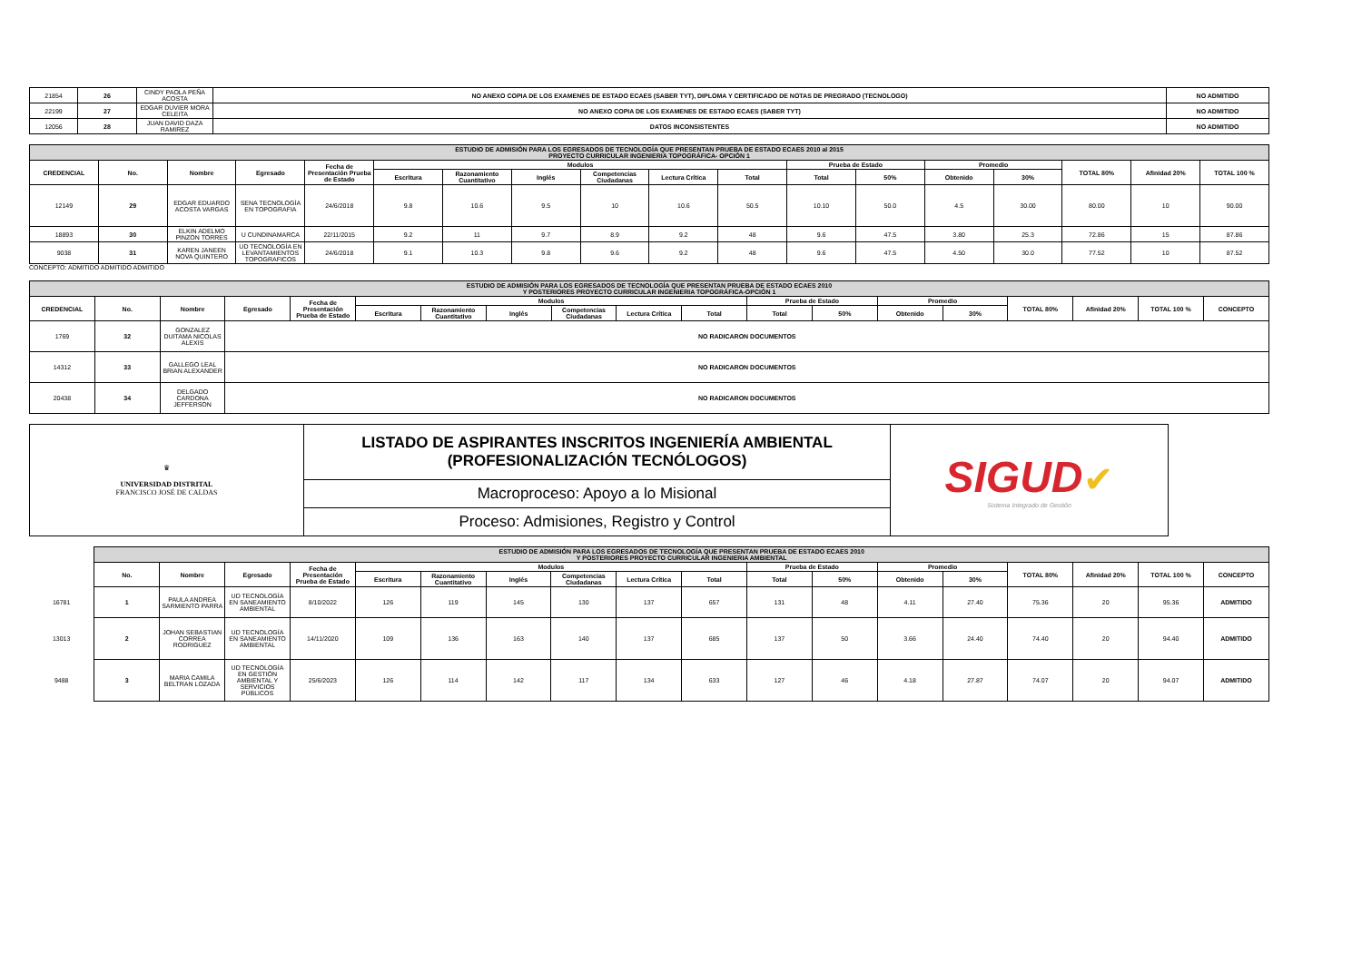| 21854 | 26 | CINDY PAOLA PEÑA ACOSTA | NO ANEXO COPIA DE LOS EXAMENES DE ESTADO ECAES (SABER TYT), DIPLOMA Y CERTIFICADO DE NOTAS DE PREGRADO (TECNOLOGO) | NO ADMITIDO |
| 22199 | 27 | EDGAR DUVIER MORA CELEITA | NO ANEXO COPIA DE LOS EXAMENES DE ESTADO ECAES (SABER TYT) | NO ADMITIDO |
| 12056 | 28 | JUAN DAVID DAZA RAMIREZ | DATOS INCONSISTENTES | NO ADMITIDO |
| ESTUDIO DE ADMISIÓN PARA LOS EGRESADOS DE TECNOLOGÍA QUE PRESENTAN PRUEBA DE ESTADO ECAES 2010 al 2015 PROYECTO CURRICULAR INGENIERIA TOPOGRÁFICA- OPCIÓN 1 | | | | | | | | | | | | | | | | | |
| CREDENCIAL | No. | Nombre | Egresado | Fecha de Presentación Prueba de Estado | Modulos | | | | | | Prueba de Estado | | Promedio | | TOTAL 80% | Afinidad 20% | TOTAL 100 % |
| | | | | | Escritura | Razonamiento Cuantitativo | Inglés | Competencias Ciudadanas | Lectura Crítica | Total | Total | 50% | Obtenido | 30% | | | |
| 12149 | 29 | EDGAR EDUARDO ACOSTA VARGAS | SENA TECNOLOGÍA EN TOPOGRAFIA | 24/6/2018 | 9.8 | 10.6 | 9.5 | 10 | 10.6 | 50.5 | 10.10 | 50.0 | 4.5 | 30.00 | 80.00 | 10 | 90.00 |
| 18893 | 30 | ELKIN ADELMO PINZON TORRES | U CUNDINAMARCA | 22/11/2015 | 9.2 | 11 | 9.7 | 8.9 | 9.2 | 48 | 9.6 | 47.5 | 3.80 | 25.3 | 72.86 | 15 | 87.86 |
| 9038 | 31 | KAREN JANEEN NOVA QUINTERO | UD TECNOLOGÍA EN LEVANTAMIENTOS TOPOGRAFICOS | 24/6/2018 | 9.1 | 10.3 | 9.8 | 9.6 | 9.2 | 48 | 9.6 | 47.5 | 4.50 | 30.0 | 77.52 | 10 | 87.52 |
CONCEPTO: ADMITIDO ADMITIDO ADMITIDO
| ESTUDIO DE ADMISIÓN PARA LOS EGRESADOS DE TECNOLOGÍA QUE PRESENTAN PRUEBA DE ESTADO ECAES 2010 Y POSTERIORES PROYECTO CURRICULAR INGENIERIA TOPOGRÁFICA-OPCIÓN 1 | | | | | | | | | | | | | | | | | | |
| CREDENCIAL | No. | Nombre | Egresado | Fecha de Presentación Prueba de Estado | Modulos | | | | | | Prueba de Estado | | Promedio | | TOTAL 80% | Afinidad 20% | TOTAL 100 % | CONCEPTO |
| | | | | | Escritura | Razonamiento Cuantitativo | Inglés | Competencias Ciudadanas | Lectura Crítica | Total | Total | 50% | Obtenido | 30% | | | | |
| 1769 | 32 | GONZALEZ DUITAMA NICOLAS ALEXIS | NO RADICARON DOCUMENTOS | | | | | | | | | | | | | | | |
| 14312 | 33 | GALLEGO LEAL BRIAN ALEXANDER | NO RADICARON DOCUMENTOS | | | | | | | | | | | | | | | |
| 20438 | 34 | DELGADO CARDONA JEFFERSON | NO RADICARON DOCUMENTOS | | | | | | | | | | | | | | | |
| ♛ UNIVERSIDAD DISTRITAL FRANCISCO JOSÉ DE CALDAS | LISTADO DE ASPIRANTES INSCRITOS INGENIERÍA AMBIENTAL (PROFESIONALIZACIÓN TECNÓLOGOS) | SIGUD ✔ Sistema Integrado de Gestión |
| | Macroproceso: Apoyo a lo Misional | |
| | Proceso: Admisiones, Registro y Control | |
| | ESTUDIO DE ADMISIÓN PARA LOS EGRESADOS DE TECNOLOGÍA QUE PRESENTAN PRUEBA DE ESTADO ECAES 2010 Y POSTERIORES PROYECTO CURRICULAR INGENIERIA AMBIENTAL | | | | | | | | | | | | | | | | | |
| | No. | Nombre | Egresado | Fecha de Presentación Prueba de Estado | Modulos | | | | | | Prueba de Estado | | Promedio | | TOTAL 80% | Afinidad 20% | TOTAL 100 % | CONCEPTO |
| | | | | | Escritura | Razonamiento Cuantitativo | Inglés | Competencias Ciudadanas | Lectura Crítica | Total | Total | 50% | Obtenido | 30% | | | | |
| 16781 | 1 | PAULA ANDREA SARMIENTO PARRA | UD TECNOLOGÍA EN SANEAMIENTO AMBIENTAL | 8/10/2022 | 126 | 119 | 145 | 130 | 137 | 657 | 131 | 48 | 4.11 | 27.40 | 75.36 | 20 | 95.36 | ADMITIDO |
| 13013 | 2 | JOHAN SEBASTIAN CORREA RODRIGUEZ | UD TECNOLOGÍA EN SANEAMIENTO AMBIENTAL | 14/11/2020 | 109 | 136 | 163 | 140 | 137 | 685 | 137 | 50 | 3.66 | 24.40 | 74.40 | 20 | 94.40 | ADMITIDO |
| 9488 | 3 | MARIA CAMILA BELTRAN LOZADA | UD TECNOLOGÍA EN GESTIÓN AMBIENTAL Y SERVICIOS PÚBLICOS | 25/6/2023 | 126 | 114 | 142 | 117 | 134 | 633 | 127 | 46 | 4.18 | 27.87 | 74.07 | 20 | 94.07 | ADMITIDO |